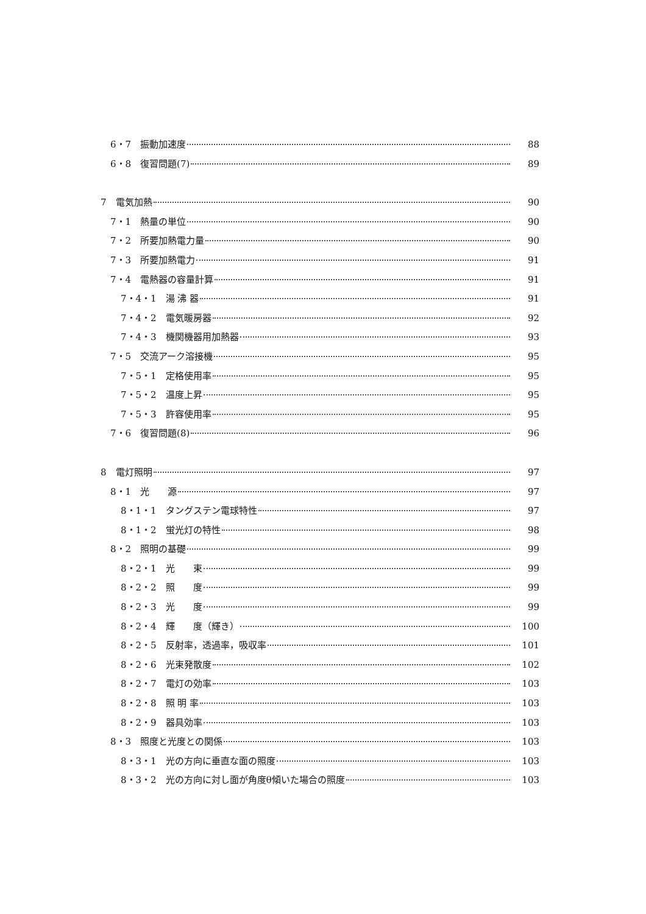6・7　振動加速度 88
6・8　復習問題(7) 89
7　電気加熱 90
7・1　熱量の単位 90
7・2　所要加熱電力量 90
7・3　所要加熱電力 91
7・4　電熱器の容量計算 91
7・4・1　湯 沸 器 91
7・4・2　電気暖房器 92
7・4・3　機関機器用加熱器 93
7・5　交流アーク溶接機 95
7・5・1　定格使用率 95
7・5・2　温度上昇 95
7・5・3　許容使用率 95
7・6　復習問題(8) 96
8　電灯照明 97
8・1　光　　源 97
8・1・1　タングステン電球特性 97
8・1・2　蛍光灯の特性 98
8・2　照明の基礎 99
8・2・1　光　　束 99
8・2・2　照　　度 99
8・2・3　光　　度 99
8・2・4　輝　　度（輝き） 100
8・2・5　反射率，透過率，吸収率 101
8・2・6　光束発散度 102
8・2・7　電灯の効率 103
8・2・8　照 明 率 103
8・2・9　器具効率 103
8・3　照度と光度との関係 103
8・3・1　光の方向に垂直な面の照度 103
8・3・2　光の方向に対し面が角度θ傾いた場合の照度 103